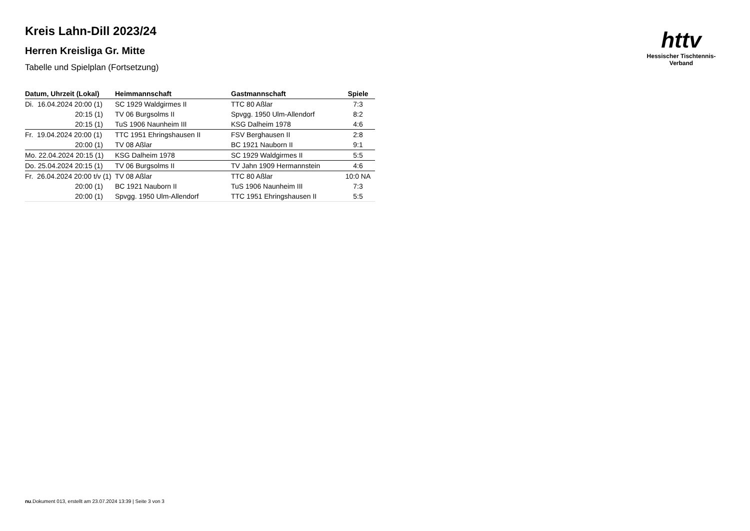httv
Hessischer Tischtennis-Verband
Kreis Lahn-Dill 2023/24
Herren Kreisliga Gr. Mitte
Tabelle und Spielplan (Fortsetzung)
| Datum, Uhrzeit (Lokal) | Heimmannschaft | Gastmannschaft | Spiele |
| --- | --- | --- | --- |
| Di. 16.04.2024 20:00 (1) | SC 1929 Waldgirmes II | TTC 80 Aßlar | 7:3 |
| 20:15 (1) | TV 06 Burgsolms II | Spvgg. 1950 Ulm-Allendorf | 8:2 |
| 20:15 (1) | TuS 1906 Naunheim III | KSG Dalheim 1978 | 4:6 |
| Fr. 19.04.2024 20:00 (1) | TTC 1951 Ehringshausen II | FSV Berghausen II | 2:8 |
| 20:00 (1) | TV 08 Aßlar | BC 1921 Nauborn II | 9:1 |
| Mo. 22.04.2024 20:15 (1) | KSG Dalheim 1978 | SC 1929 Waldgirmes II | 5:5 |
| Do. 25.04.2024 20:15 (1) | TV 06 Burgsolms II | TV Jahn 1909 Hermannstein | 4:6 |
| Fr. 26.04.2024 20:00 t/v (1) | TV 08 Aßlar | TTC 80 Aßlar | 10:0 NA |
| 20:00 (1) | BC 1921 Nauborn II | TuS 1906 Naunheim III | 7:3 |
| 20:00 (1) | Spvgg. 1950 Ulm-Allendorf | TTC 1951 Ehringshausen II | 5:5 |
nu.Dokument 013, erstellt am 23.07.2024 13:39 | Seite 3 von 3